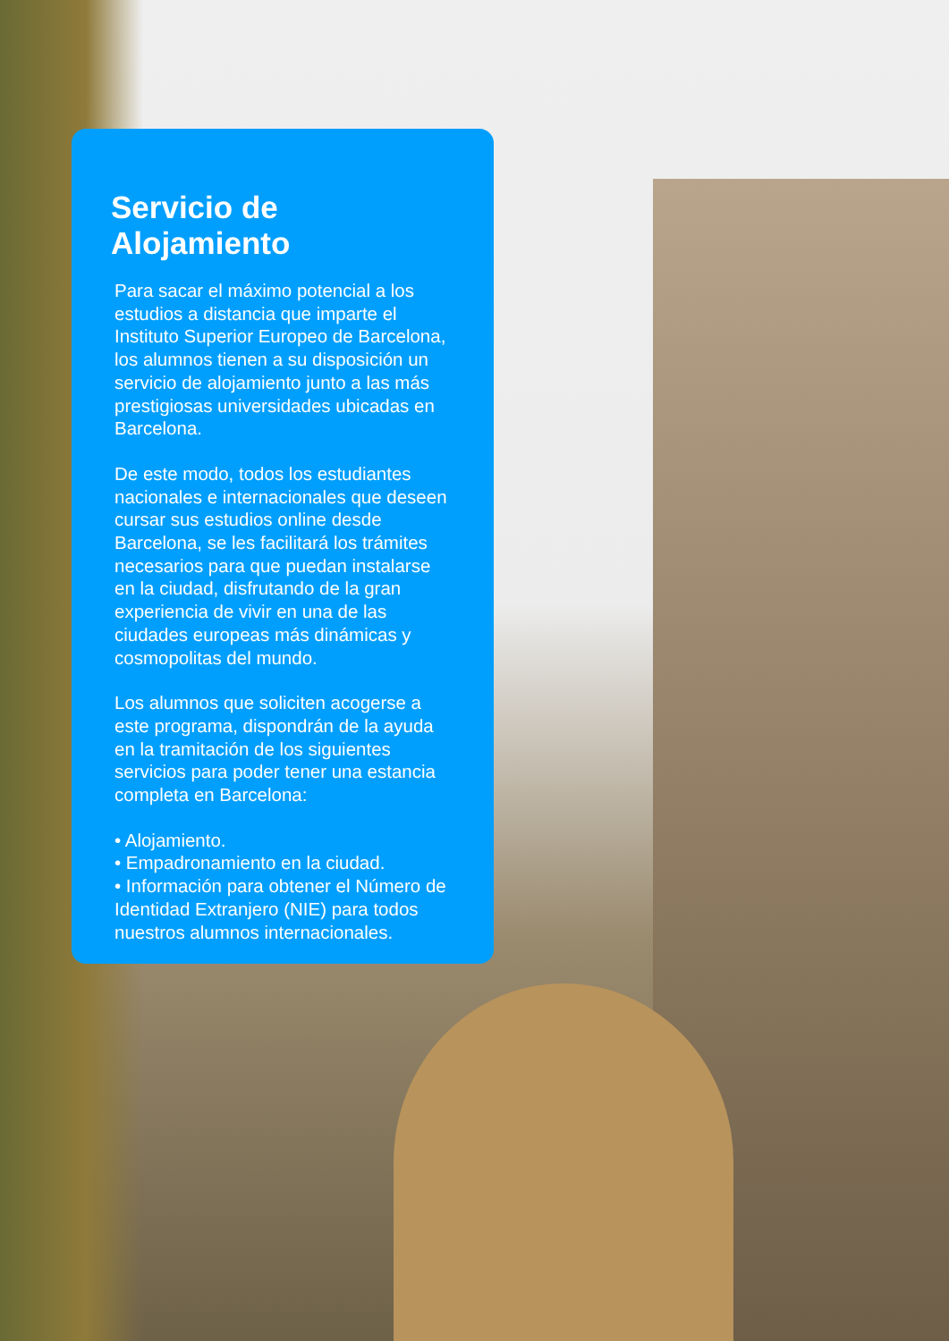Servicio de Alojamiento
Para sacar el máximo potencial a los estudios a distancia que imparte el Instituto Superior Europeo de Barcelona, los alumnos tienen a su disposición un servicio de alojamiento junto a las más prestigiosas universidades ubicadas en Barcelona.
De este modo, todos los estudiantes nacionales e internacionales que deseen cursar sus estudios online desde Barcelona, se les facilitará los trámites necesarios para que puedan instalarse en la ciudad, disfrutando de la gran experiencia de vivir en una de las ciudades europeas más dinámicas y cosmopolitas del mundo.
Los alumnos que soliciten acogerse a este programa, dispondrán de la ayuda en la tramitación de los siguientes servicios para poder tener una estancia completa en Barcelona:
• Alojamiento.
• Empadronamiento en la ciudad.
• Información para obtener el Número de Identidad Extranjero (NIE) para todos nuestros alumnos internacionales.